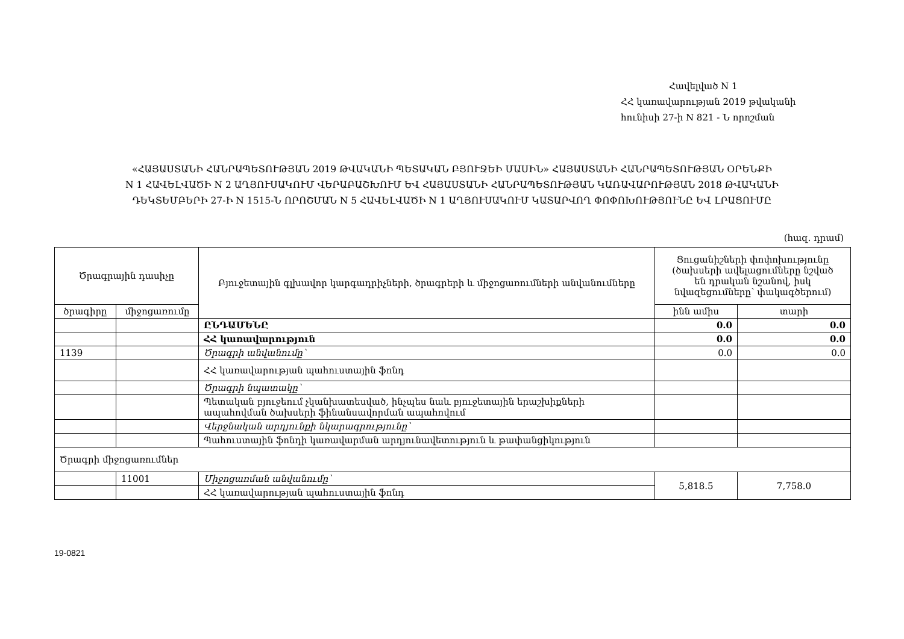Հավելված N 1
ՀՀ կառավարության 2019 թվականի
հունիսի 27-ի N 821 - Ն որոշման
«ՀԱՅԱՍՏԱՆԻ ՀԱՆՐԱՊԵՏՈՒԹՅԱՆ 2019 ԹՎԱԿԱՆԻ ՊԵՏԱԿԱՆ ԲՅՈՒՋԵԻ ՄԱՍԻՆ» ՀԱՅԱՍՏԱՆԻ ՀԱՆՐԱՊԵՏՈՒԹՅԱՆ ՕՐԵՆՔԻ
N 1 ՀԱՎԵԼՎԱԾԻ N 2 ԱՂՅՈՒՍԱԿՈՒՄ ՎԵՐԱԲԱՇԽՈՒՄ ԵՎ ՀԱՅԱՍՏԱՆԻ ՀԱՆՐԱՊԵՏՈՒԹՅԱՆ ԿԱՌԱՎԱՐՈՒԹՅԱՆ 2018 ԹՎԱԿԱՆԻ
ԴԵԿՏԵՄԲԵՐԻ 27-Ի N 1515-Ն ՈՐՈՇՄԱՆ N 5 ՀԱՎԵԼՎԱԾԻ N 1 ԱՂՅՈՒՍԱԿՈՒՄ ԿԱՏԱՐՎՈՂ ՓՈՓՈԽՈՒԹՅՈՒՆԸ ԵՎ ԼՐԱՑՈՒՄԸ
(հազ. դրամ)
| Ծրագրային դասիչը | | Բյուջետային գլխավոր կարգադրիչների, ծրագրերի և միջոցառումների անվանումները | Ցուցանիշների փոփոխությունը (ծախսերի ավելացումները նշված են դրական նշանով, իսկ նվազեցումները՝ փակագծերում) | |
| --- | --- | --- | --- | --- |
| ծրագիրը | միջոցառումը | | ինն ամիս | տարի |
| | | ԸՆԴԱՄԵՆԸ | 0.0 | 0.0 |
| | | ՀՀ կառավարություն | 0.0 | 0.0 |
| 1139 | | Ծրագրի անվանումը՝ | 0.0 | 0.0 |
| | | ՀՀ կառավարության պահուստային ֆոնդ | | |
| | | Ծրագրի նպատակը՝ | | |
| | | Պետական բյուջեում չկանխատեսված, ինչպես նաև բյուջետային երաշխիքների ապահովման ծախսերի ֆինանսավորման ապահովում | | |
| | | Վերջնական արդյունքի նկարագրությունը՝ | | |
| | | Պահուստային ֆոնդի կառավարման արդյունավետություն և թափանցիկություն | | |
| Ծրագրի միջոցառումներ | | | | |
| | 11001 | Միջոցառման անվանումը՝ | 5,818.5 | 7,758.0 |
| | | ՀՀ կառավարության պահուստային ֆոնդ | | |
19-0821